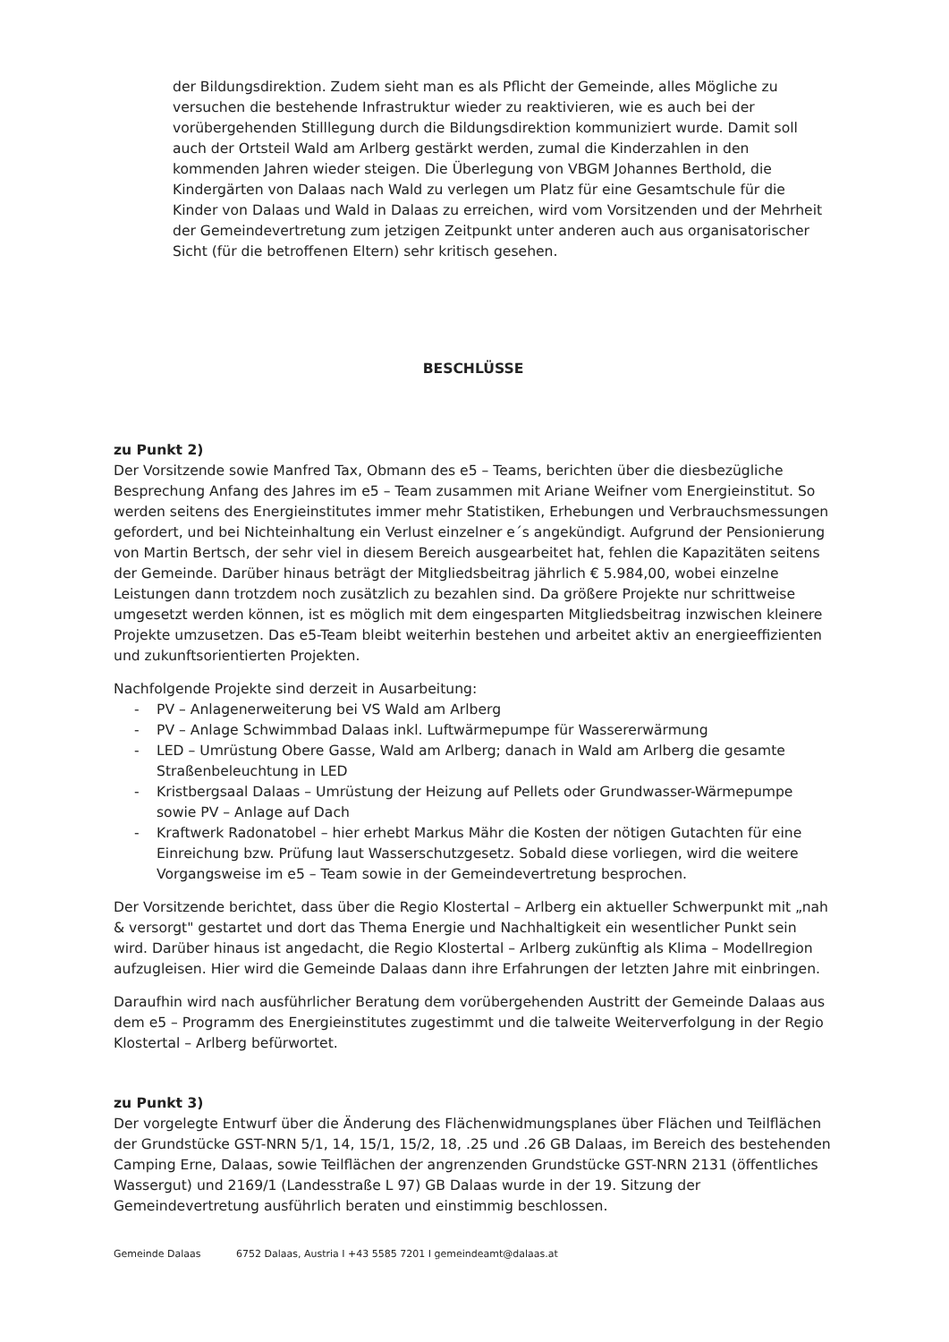der Bildungsdirektion. Zudem sieht man es als Pflicht der Gemeinde, alles Mögliche zu versuchen die bestehende Infrastruktur wieder zu reaktivieren, wie es auch bei der vorübergehenden Stilllegung durch die Bildungsdirektion kommuniziert wurde. Damit soll auch der Ortsteil Wald am Arlberg gestärkt werden, zumal die Kinderzahlen in den kommenden Jahren wieder steigen. Die Überlegung von VBGM Johannes Berthold, die Kindergärten von Dalaas nach Wald zu verlegen um Platz für eine Gesamtschule für die Kinder von Dalaas und Wald in Dalaas zu erreichen, wird vom Vorsitzenden und der Mehrheit der Gemeindevertretung zum jetzigen Zeitpunkt unter anderen auch aus organisatorischer Sicht (für die betroffenen Eltern) sehr kritisch gesehen.
BESCHLÜSSE
zu Punkt 2)
Der Vorsitzende sowie Manfred Tax, Obmann des e5 – Teams, berichten über die diesbezügliche Besprechung Anfang des Jahres im e5 – Team zusammen mit Ariane Weifner vom Energieinstitut. So werden seitens des Energieinstitutes immer mehr Statistiken, Erhebungen und Verbrauchsmessungen gefordert, und bei Nichteinhaltung ein Verlust einzelner e´s angekündigt. Aufgrund der Pensionierung von Martin Bertsch, der sehr viel in diesem Bereich ausgearbeitet hat, fehlen die Kapazitäten seitens der Gemeinde. Darüber hinaus beträgt der Mitgliedsbeitrag jährlich € 5.984,00, wobei einzelne Leistungen dann trotzdem noch zusätzlich zu bezahlen sind. Da größere Projekte nur schrittweise umgesetzt werden können, ist es möglich mit dem eingesparten Mitgliedsbeitrag inzwischen kleinere Projekte umzusetzen. Das e5-Team bleibt weiterhin bestehen und arbeitet aktiv an energieeffizienten und zukunftsorientierten Projekten.
Nachfolgende Projekte sind derzeit in Ausarbeitung:
- PV – Anlagenerweiterung bei VS Wald am Arlberg
- PV – Anlage Schwimmbad Dalaas inkl. Luftwärmepumpe für Wassererwärmung
- LED – Umrüstung Obere Gasse, Wald am Arlberg; danach in Wald am Arlberg die gesamte Straßenbeleuchtung in LED
- Kristbergsaal Dalaas – Umrüstung der Heizung auf Pellets oder Grundwasser-Wärmepumpe sowie PV – Anlage auf Dach
- Kraftwerk Radonatobel – hier erhebt Markus Mähr die Kosten der nötigen Gutachten für eine Einreichung bzw. Prüfung laut Wasserschutzgesetz. Sobald diese vorliegen, wird die weitere Vorgangsweise im e5 – Team sowie in der Gemeindevertretung besprochen.
Der Vorsitzende berichtet, dass über die Regio Klostertal – Arlberg ein aktueller Schwerpunkt mit „nah & versorgt" gestartet und dort das Thema Energie und Nachhaltigkeit ein wesentlicher Punkt sein wird. Darüber hinaus ist angedacht, die Regio Klostertal – Arlberg zukünftig als Klima – Modellregion aufzugleisen. Hier wird die Gemeinde Dalaas dann ihre Erfahrungen der letzten Jahre mit einbringen.
Daraufhin wird nach ausführlicher Beratung dem vorübergehenden Austritt der Gemeinde Dalaas aus dem e5 – Programm des Energieinstitutes zugestimmt und die talweite Weiterverfolgung in der Regio Klostertal – Arlberg befürwortet.
zu Punkt 3)
Der vorgelegte Entwurf über die Änderung des Flächenwidmungsplanes über Flächen und Teilflächen der Grundstücke GST-NRN 5/1, 14, 15/1, 15/2, 18, .25 und .26 GB Dalaas, im Bereich des bestehenden Camping Erne, Dalaas, sowie Teilflächen der angrenzenden Grundstücke GST-NRN 2131 (öffentliches Wassergut) und 2169/1 (Landesstraße L 97) GB Dalaas wurde in der 19. Sitzung der Gemeindevertretung ausführlich beraten und einstimmig beschlossen.
Gemeinde Dalaas 6752 Dalaas, Austria I +43 5585 7201 I gemeindeamt@dalaas.at